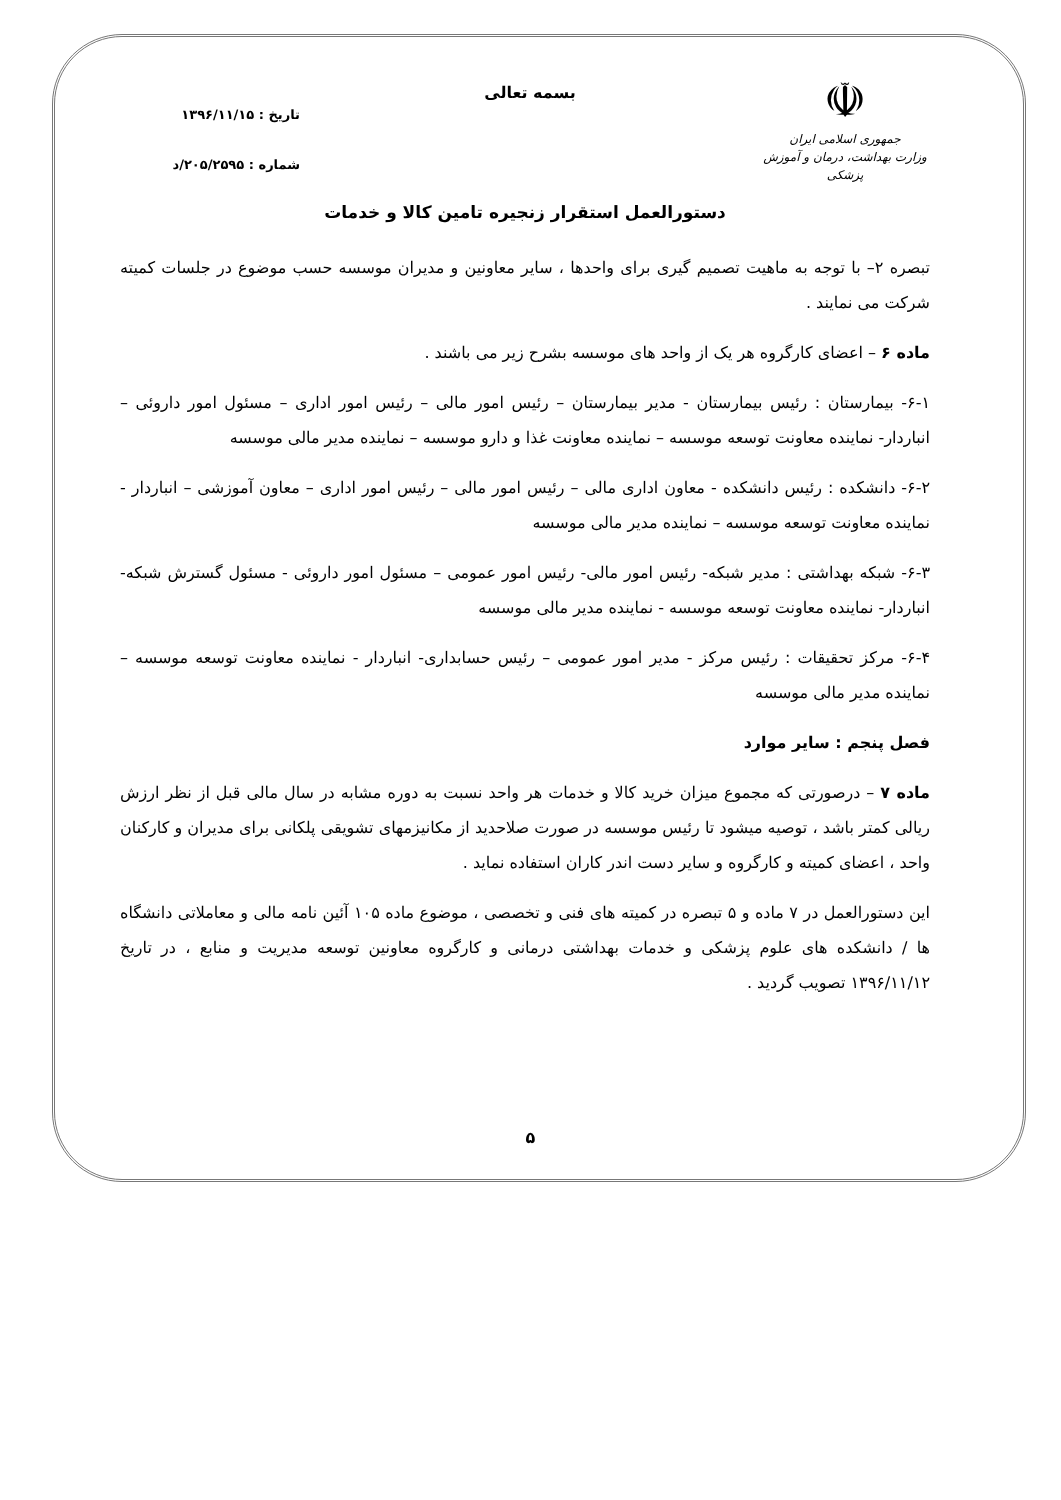☫
جمهوری اسلامی ایران
وزارت بهداشت، درمان و آموزش پزشکی
بسمه تعالی
تاریخ : ۱۳۹۶/۱۱/۱۵
شماره : ۲۰۵/۲۵۹۵/د
دستورالعمل استقرار زنجیره تامین کالا و خدمات
تبصره ۲– با توجه به ماهیت تصمیم گیری برای واحدها ، سایر معاونین و مدیران موسسه حسب موضوع در جلسات کمیته شرکت می نمایند .
ماده ۶ – اعضای کارگروه هر یک از واحد های موسسه بشرح زیر می باشند .
۶-۱- بیمارستان : رئیس بیمارستان - مدیر بیمارستان – رئیس امور مالی – رئیس امور اداری – مسئول امور داروئی – انباردار- نماینده معاونت توسعه موسسه – نماینده معاونت غذا و دارو موسسه – نماینده مدیر مالی موسسه
۶-۲- دانشکده : رئیس دانشکده - معاون اداری مالی – رئیس امور مالی – رئیس امور اداری – معاون آموزشی – انباردار - نماینده معاونت توسعه موسسه – نماینده مدیر مالی موسسه
۶-۳- شبکه بهداشتی : مدیر شبکه- رئیس امور مالی- رئیس امور عمومی – مسئول امور داروئی - مسئول گسترش شبکه- انباردار- نماینده معاونت توسعه موسسه - نماینده مدیر مالی موسسه
۶-۴- مرکز تحقیقات : رئیس مرکز - مدیر امور عمومی – رئیس حسابداری- انباردار - نماینده معاونت توسعه موسسه – نماینده مدیر مالی موسسه
فصل پنجم : سایر موارد
ماده ۷ – درصورتی که مجموع میزان خرید کالا و خدمات هر واحد نسبت به دوره مشابه در سال مالی قبل از نظر ارزش ریالی کمتر باشد ، توصیه میشود تا رئیس موسسه در صورت صلاحدید از مکانیزمهای تشویقی پلکانی برای مدیران و کارکنان واحد ، اعضای کمیته و کارگروه و سایر دست اندر کاران استفاده نماید .
این دستورالعمل در ۷ ماده و ۵ تبصره در کمیته های فنی و تخصصی ، موضوع ماده ۱۰۵ آئین نامه مالی و معاملاتی دانشگاه ها / دانشکده های علوم پزشکی و خدمات بهداشتی درمانی و کارگروه معاونین توسعه مدیریت و منابع ، در تاریخ ۱۳۹۶/۱۱/۱۲ تصویب گردید .
۵